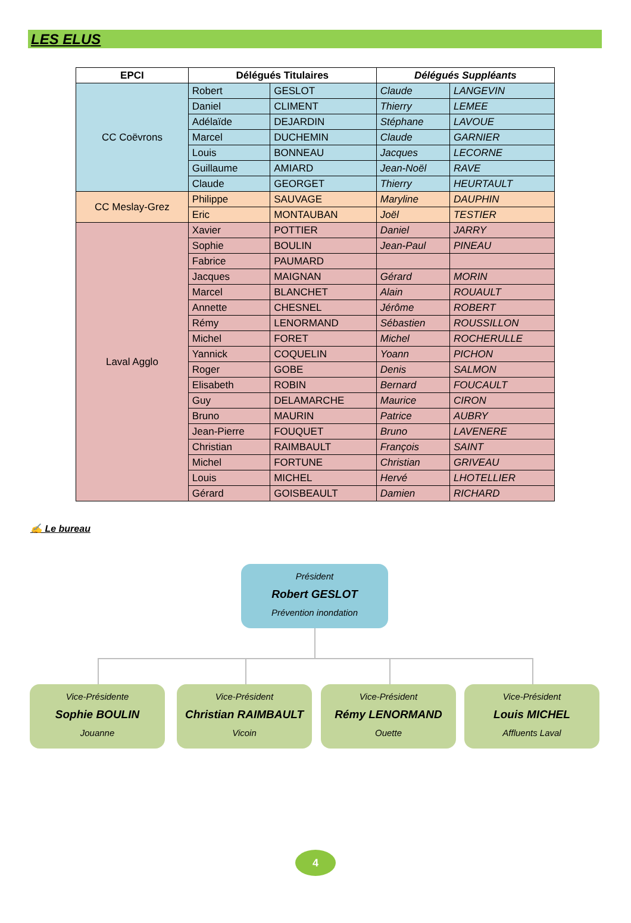LES ELUS
| EPCI | Délégués Titulaires | | Délégués Suppléants | |
| --- | --- | --- | --- | --- |
| CC Coëvrons | Robert | GESLOT | Claude | LANGEVIN |
| | Daniel | CLIMENT | Thierry | LEMEE |
| | Adélaïde | DEJARDIN | Stéphane | LAVOUE |
| | Marcel | DUCHEMIN | Claude | GARNIER |
| | Louis | BONNEAU | Jacques | LECORNE |
| | Guillaume | AMIARD | Jean-Noël | RAVE |
| | Claude | GEORGET | Thierry | HEURTAULT |
| CC Meslay-Grez | Philippe | SAUVAGE | Maryline | DAUPHIN |
| | Eric | MONTAUBAN | Joël | TESTIER |
| Laval Agglo | Xavier | POTTIER | Daniel | JARRY |
| | Sophie | BOULIN | Jean-Paul | PINEAU |
| | Fabrice | PAUMARD | | |
| | Jacques | MAIGNAN | Gérard | MORIN |
| | Marcel | BLANCHET | Alain | ROUAULT |
| | Annette | CHESNEL | Jérôme | ROBERT |
| | Rémy | LENORMAND | Sébastien | ROUSSILLON |
| | Michel | FORET | Michel | ROCHERULLE |
| | Yannick | COQUELIN | Yoann | PICHON |
| | Roger | GOBE | Denis | SALMON |
| | Elisabeth | ROBIN | Bernard | FOUCAULT |
| | Guy | DELAMARCHE | Maurice | CIRON |
| | Bruno | MAURIN | Patrice | AUBRY |
| | Jean-Pierre | FOUQUET | Bruno | LAVENERE |
| | Christian | RAIMBAULT | François | SAINT |
| | Michel | FORTUNE | Christian | GRIVEAU |
| | Louis | MICHEL | Hervé | LHOTELLIER |
| | Gérard | GOISBEAULT | Damien | RICHARD |
✍ Le bureau
Président
Robert GESLOT
Prévention inondation
Vice-Présidente
Sophie BOULIN
Jouanne
Vice-Président
Christian RAIMBAULT
Vicoin
Vice-Président
Rémy LENORMAND
Ouette
Vice-Président
Louis MICHEL
Affluents Laval
4